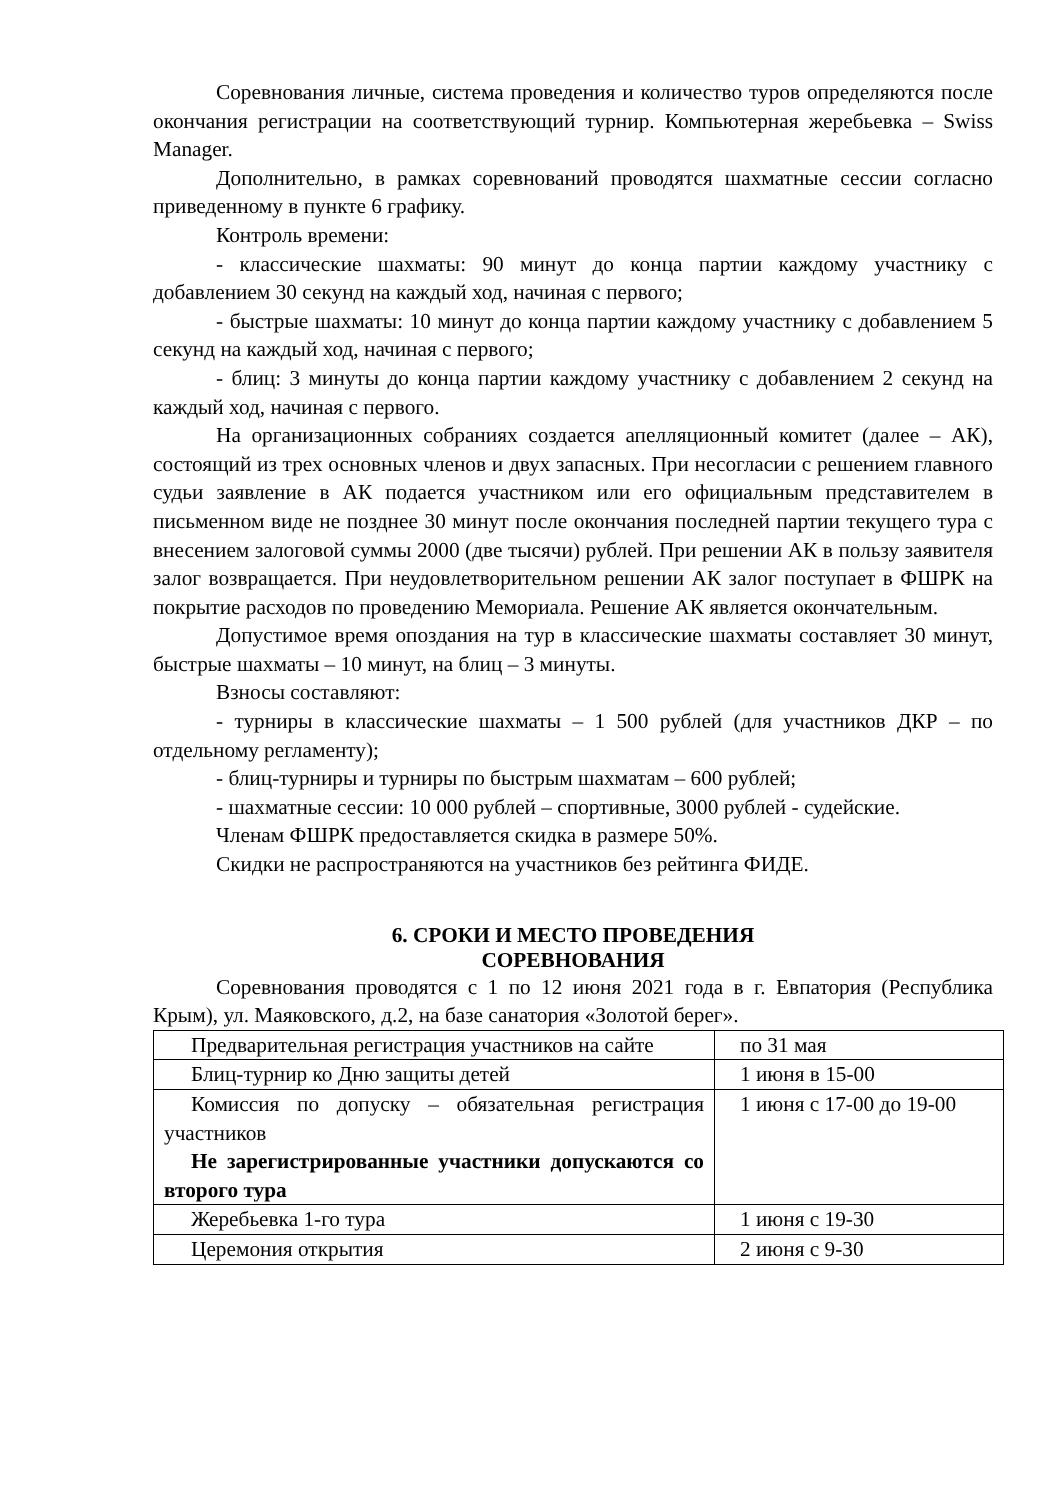Соревнования личные, система проведения и количество туров определяются после окончания регистрации на соответствующий турнир. Компьютерная жеребьевка – Swiss Manager.
Дополнительно, в рамках соревнований проводятся шахматные сессии согласно приведенному в пункте 6 графику.
Контроль времени:
- классические шахматы: 90 минут до конца партии каждому участнику с добавлением 30 секунд на каждый ход, начиная с первого;
- быстрые шахматы: 10 минут до конца партии каждому участнику с добавлением 5 секунд на каждый ход, начиная с первого;
- блиц: 3 минуты до конца партии каждому участнику с добавлением 2 секунд на каждый ход, начиная с первого.
На организационных собраниях создается апелляционный комитет (далее – АК), состоящий из трех основных членов и двух запасных. При несогласии с решением главного судьи заявление в АК подается участником или его официальным представителем в письменном виде не позднее 30 минут после окончания последней партии текущего тура с внесением залоговой суммы 2000 (две тысячи) рублей. При решении АК в пользу заявителя залог возвращается. При неудовлетворительном решении АК залог поступает в ФШРК на покрытие расходов по проведению Мемориала. Решение АК является окончательным.
Допустимое время опоздания на тур в классические шахматы составляет 30 минут, быстрые шахматы – 10 минут, на блиц – 3 минуты.
Взносы составляют:
- турниры в классические шахматы – 1 500 рублей (для участников ДКР – по отдельному регламенту);
- блиц-турниры и турниры по быстрым шахматам – 600 рублей;
- шахматные сессии: 10 000 рублей – спортивные, 3000 рублей - судейские.
Членам ФШРК предоставляется скидка в размере 50%.
Скидки не распространяются на участников без рейтинга ФИДЕ.
6. СРОКИ И МЕСТО ПРОВЕДЕНИЯ
СОРЕВНОВАНИЯ
Соревнования проводятся с 1 по 12 июня 2021 года в г. Евпатория (Республика Крым), ул. Маяковского, д.2, на базе санатория «Золотой берег».
| Предварительная регистрация участников на сайте | по 31 мая |
| Блиц-турнир ко Дню защиты детей | 1 июня в 15-00 |
| Комиссия по допуску – обязательная регистрация участников Не зарегистрированные участники допускаются со второго тура | 1 июня с 17-00 до 19-00 |
| Жеребьевка 1-го тура | 1 июня с 19-30 |
| Церемония открытия | 2 июня с 9-30 |